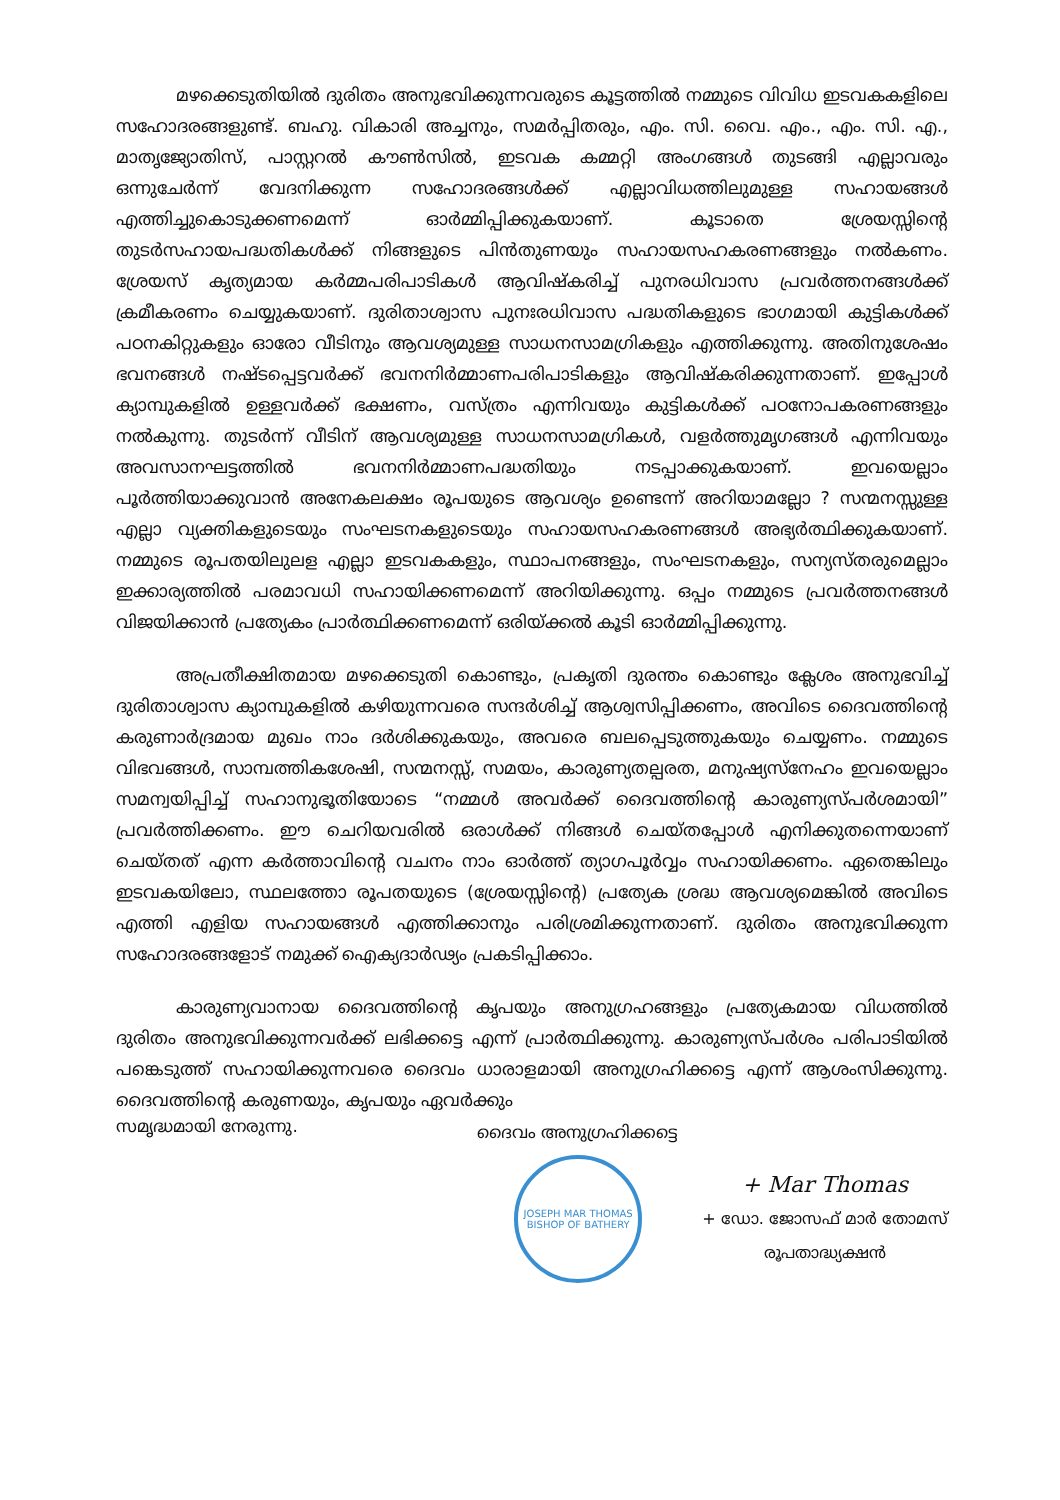മഴക്കെടുതിയിൽ ദുരിതം അനുഭവിക്കുന്നവരുടെ കൂട്ടത്തിൽ നമ്മുടെ വിവിധ ഇടവകകളിലെ സഹോദരങ്ങളുണ്ട്. ബഹു. വികാരി അച്ചനും, സമർപ്പിതരും, എം. സി. വൈ. എം., എം. സി. എ., മാതൃജ്യോതിസ്, പാസ്റ്ററൽ കൗൺസിൽ, ഇടവക കമ്മറ്റി അംഗങ്ങൾ തുടങ്ങി എല്ലാവരും ഒന്നുചേർന്ന് വേദനിക്കുന്ന സഹോദരങ്ങൾക്ക് എല്ലാവിധത്തിലുമുള്ള സഹായങ്ങൾ എത്തിച്ചുകൊടുക്കണമെന്ന് ഓർമ്മിപ്പിക്കുകയാണ്. കൂടാതെ ശ്രേയസ്സിന്റെ തുടർസഹായപദ്ധതികൾക്ക് നിങ്ങളുടെ പിൻതുണയും സഹായസഹകരണങ്ങളും നൽകണം. ശ്രേയസ് കൃത്യമായ കർമ്മപരിപാടികൾ ആവിഷ്കരിച്ച് പുനരധിവാസ പ്രവർത്തനങ്ങൾക്ക് ക്രമീകരണം ചെയ്യുകയാണ്. ദുരിതാശ്വാസ പുനഃരധിവാസ പദ്ധതികളുടെ ഭാഗമായി കുട്ടികൾക്ക് പഠനകിറ്റുകളും ഓരോ വീടിനും ആവശ്യമുള്ള സാധനസാമഗ്രികളും എത്തിക്കുന്നു. അതിനുശേഷം ഭവനങ്ങൾ നഷ്ടപ്പെട്ടവർക്ക് ഭവനനിർമ്മാണപരിപാടികളും ആവിഷ്കരിക്കുന്നതാണ്. ഇപ്പോൾ ക്യാമ്പുകളിൽ ഉള്ളവർക്ക് ഭക്ഷണം, വസ്ത്രം എന്നിവയും കുട്ടികൾക്ക് പഠനോപകരണങ്ങളും നൽകുന്നു. തുടർന്ന് വീടിന് ആവശ്യമുള്ള സാധനസാമഗ്രികൾ, വളർത്തുമൃഗങ്ങൾ എന്നിവയും അവസാനഘട്ടത്തിൽ ഭവനനിർമ്മാണപദ്ധതിയും നടപ്പാക്കുകയാണ്. ഇവയെല്ലാം പൂർത്തിയാക്കുവാൻ അനേകലക്ഷം രൂപയുടെ ആവശ്യം ഉണ്ടെന്ന് അറിയാമല്ലോ ? സന്മനസ്സുള്ള എല്ലാ വ്യക്തികളുടെയും സംഘടനകളുടെയും സഹായസഹകരണങ്ങൾ അഭ്യർത്ഥിക്കുകയാണ്. നമ്മുടെ രൂപതയിലുലള എല്ലാ ഇടവകകളും, സ്ഥാപനങ്ങളും, സംഘടനകളും, സന്യസ്തരുമെല്ലാം ഇക്കാര്യത്തിൽ പരമാവധി സഹായിക്കണമെന്ന് അറിയിക്കുന്നു. ഒപ്പം നമ്മുടെ പ്രവർത്തനങ്ങൾ വിജയിക്കാൻ പ്രത്യേകം പ്രാർത്ഥിക്കണമെന്ന് ഒരിയ്ക്കൽ കൂടി ഓർമ്മിപ്പിക്കുന്നു.
അപ്രതീക്ഷിതമായ മഴക്കെടുതി കൊണ്ടും, പ്രകൃതി ദുരന്തം കൊണ്ടും ക്ലേശം അനുഭവിച്ച് ദുരിതാശ്വാസ ക്യാമ്പുകളിൽ കഴിയുന്നവരെ സന്ദർശിച്ച് ആശ്വസിപ്പിക്കണം, അവിടെ ദൈവത്തിന്റെ കരുണാർദ്രമായ മുഖം നാം ദർശിക്കുകയും, അവരെ ബലപ്പെടുത്തുകയും ചെയ്യണം. നമ്മുടെ വിഭവങ്ങൾ, സാമ്പത്തികശേഷി, സന്മനസ്സ്, സമയം, കാരുണ്യതല്പരത, മനുഷ്യസ്നേഹം ഇവയെല്ലാം സമന്വയിപ്പിച്ച് സഹാനുഭൂതിയോടെ “നമ്മൾ അവർക്ക് ദൈവത്തിന്റെ കാരുണ്യസ്പർശമായി” പ്രവർത്തിക്കണം. ഈ ചെറിയവരിൽ ഒരാൾക്ക് നിങ്ങൾ ചെയ്തപ്പോൾ എനിക്കുതന്നെയാണ് ചെയ്തത് എന്ന കർത്താവിന്റെ വചനം നാം ഓർത്ത് ത്യാഗപൂർവ്വം സഹായിക്കണം. ഏതെങ്കിലും ഇടവകയിലോ, സ്ഥലത്തോ രൂപതയുടെ (ശ്രേയസ്സിന്റെ) പ്രത്യേക ശ്രദ്ധ ആവശ്യമെങ്കിൽ അവിടെ എത്തി എളിയ സഹായങ്ങൾ എത്തിക്കാനും പരിശ്രമിക്കുന്നതാണ്. ദുരിതം അനുഭവിക്കുന്ന സഹോദരങ്ങളോട് നമുക്ക് ഐക്യദാർഢ്യം പ്രകടിപ്പിക്കാം.
കാരുണ്യവാനായ ദൈവത്തിന്റെ കൃപയും അനുഗ്രഹങ്ങളും പ്രത്യേകമായ വിധത്തിൽ ദുരിതം അനുഭവിക്കുന്നവർക്ക് ലഭിക്കട്ടെ എന്ന് പ്രാർത്ഥിക്കുന്നു. കാരുണ്യസ്പർശം പരിപാടിയിൽ പങ്കെടുത്ത് സഹായിക്കുന്നവരെ ദൈവം ധാരാളമായി അനുഗ്രഹിക്കട്ടെ എന്ന് ആശംസിക്കുന്നു. ദൈവത്തിന്റെ കരുണയും, കൃപയും ഏവർക്കും
സമൃദ്ധമായി നേരുന്നു. ദൈവം അനുഗ്രഹിക്കട്ടെ
JOSEPH MAR THOMAS
BISHOP OF BATHERY
+ Mar Thomas
+ ഡോ. ജോസഫ് മാർ തോമസ്
രൂപതാദ്ധ്യക്ഷൻ